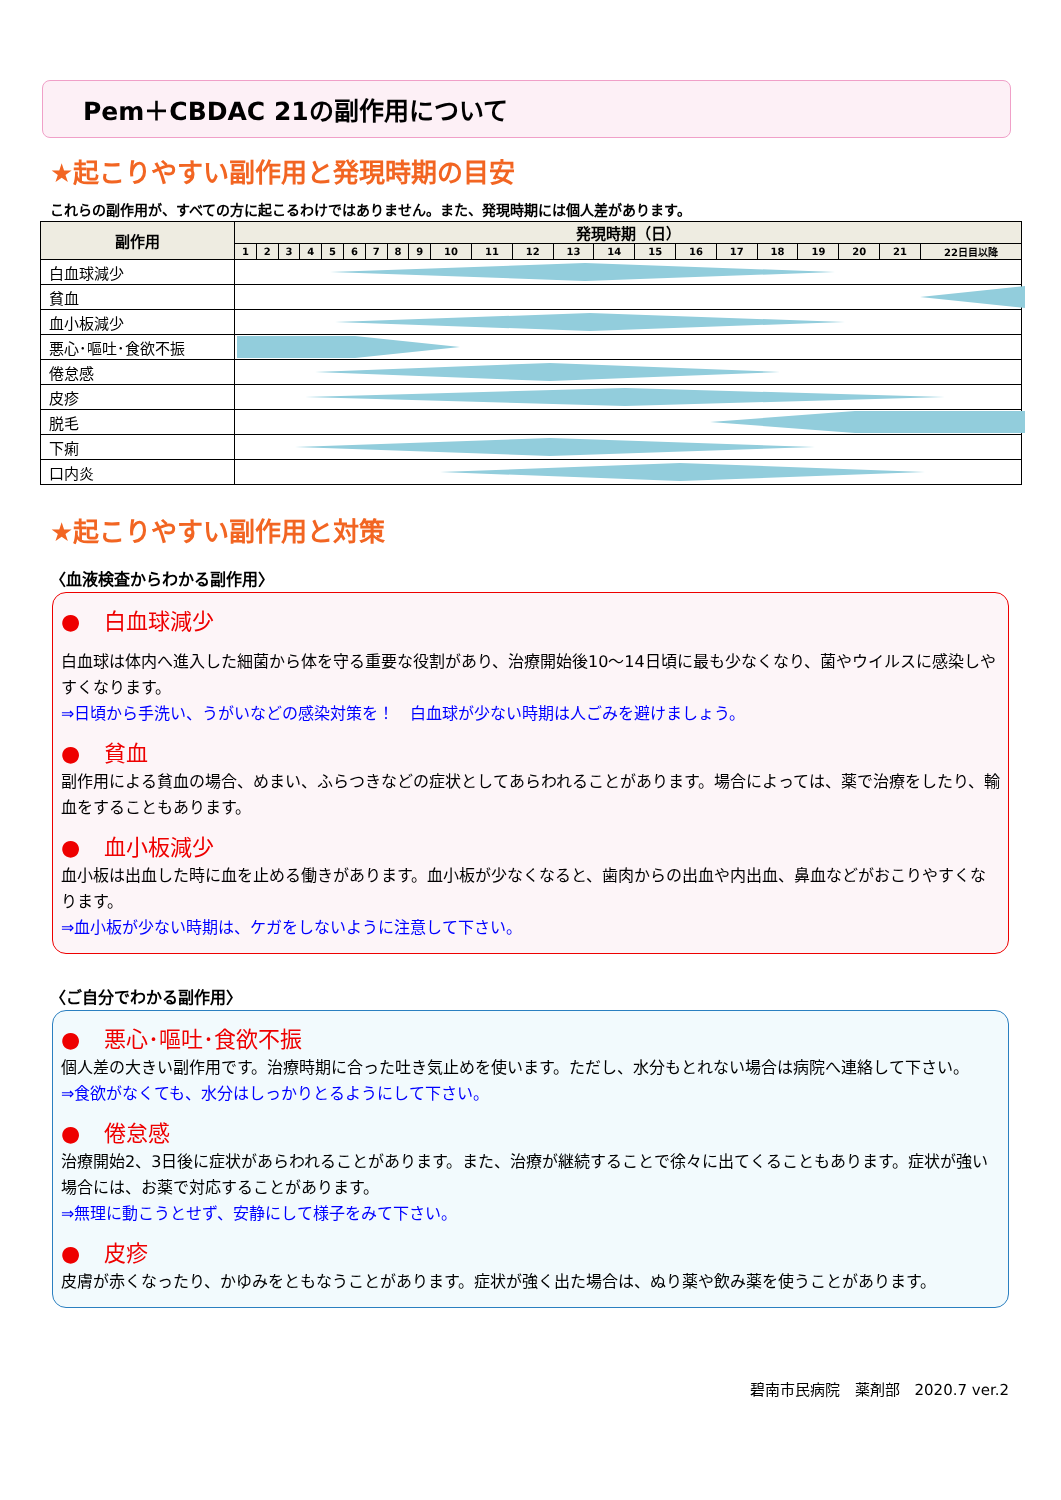Pem＋CBDAC 21の副作用について
★起こりやすい副作用と発現時期の目安
これらの副作用が、すべての方に起こるわけではありません。また、発現時期には個人差があります。
| 副作用 | 発現時期（日） | | | | | | | | | | | | | | | | | | | | | |
| --- | --- | --- | --- | --- | --- | --- | --- | --- | --- | --- | --- | --- | --- | --- | --- | --- | --- | --- | --- | --- | --- | --- |
| | 1 | 2 | 3 | 4 | 5 | 6 | 7 | 8 | 9 | 10 | 11 | 12 | 13 | 14 | 15 | 16 | 17 | 18 | 19 | 20 | 21 | 22日目以降 |
| 白血球減少 | | | | | | | | | | | | | | | | | | | | | | |
| 貧血 | | | | | | | | | | | | | | | | | | | | | | |
| 血小板減少 | | | | | | | | | | | | | | | | | | | | | | |
| 悪心･嘔吐･食欲不振 | | | | | | | | | | | | | | | | | | | | | | |
| 倦怠感 | | | | | | | | | | | | | | | | | | | | | | |
| 皮疹 | | | | | | | | | | | | | | | | | | | | | | |
| 脱毛 | | | | | | | | | | | | | | | | | | | | | | |
| 下痢 | | | | | | | | | | | | | | | | | | | | | | |
| 口内炎 | | | | | | | | | | | | | | | | | | | | | | |
★起こりやすい副作用と対策
〈血液検査からわかる副作用〉
● 白血球減少
白血球は体内へ進入した細菌から体を守る重要な役割があり、治療開始後10～14日頃に最も少なくなり、菌やウイルスに感染しやすくなります。
⇒日頃から手洗い、うがいなどの感染対策を！　白血球が少ない時期は人ごみを避けましょう。
● 貧血
副作用による貧血の場合、めまい、ふらつきなどの症状としてあらわれることがあります。場合によっては、薬で治療をしたり、輸血をすることもあります。
● 血小板減少
血小板は出血した時に血を止める働きがあります。血小板が少なくなると、歯肉からの出血や内出血、鼻血などがおこりやすくなります。
⇒血小板が少ない時期は、ケガをしないように注意して下さい。
〈ご自分でわかる副作用〉
● 悪心･嘔吐･食欲不振
個人差の大きい副作用です。治療時期に合った吐き気止めを使います。ただし、水分もとれない場合は病院へ連絡して下さい。
⇒食欲がなくても、水分はしっかりとるようにして下さい。
● 倦怠感
治療開始2、3日後に症状があらわれることがあります。また、治療が継続することで徐々に出てくることもあります。症状が強い場合には、お薬で対応することがあります。
⇒無理に動こうとせず、安静にして様子をみて下さい。
● 皮疹
皮膚が赤くなったり、かゆみをともなうことがあります。症状が強く出た場合は、ぬり薬や飲み薬を使うことがあります。
碧南市民病院　薬剤部　2020.7 ver.2